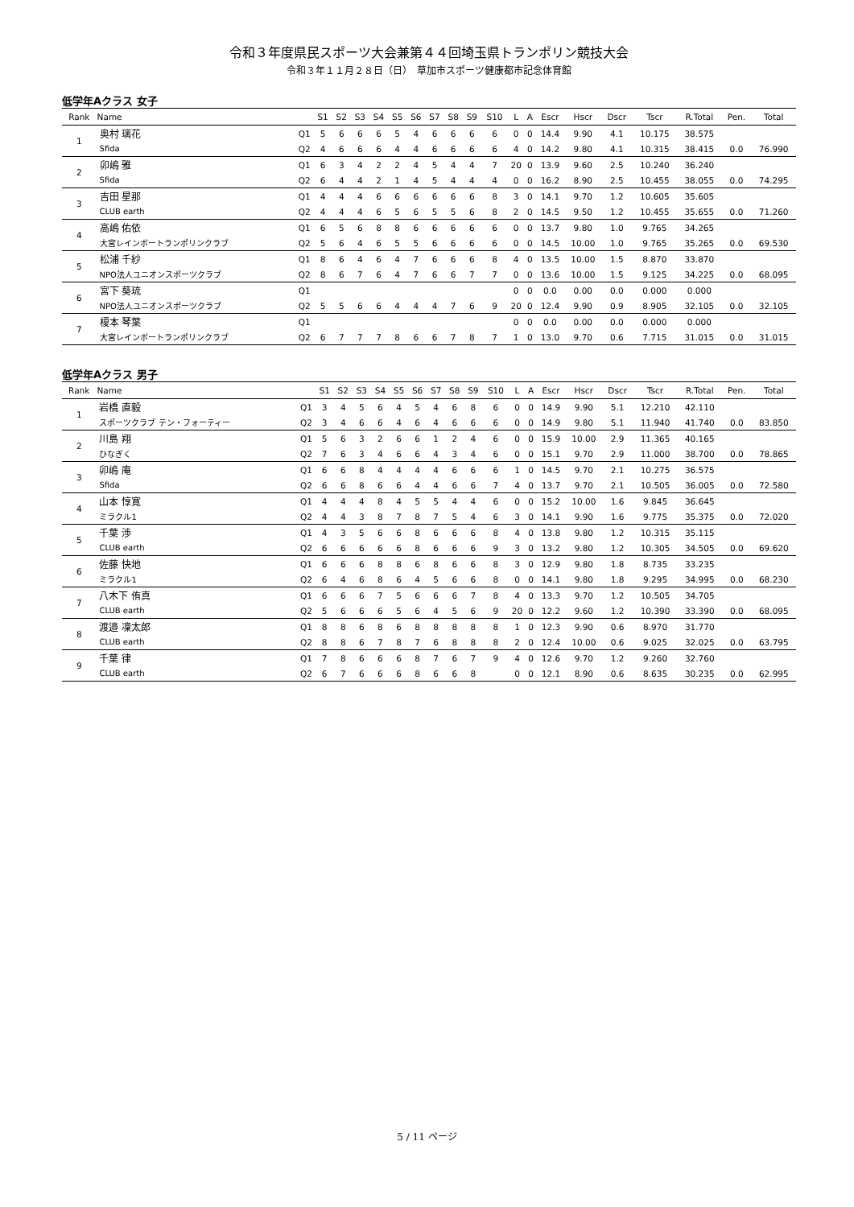令和３年度県民スポーツ大会兼第４４回埼玉県トランポリン競技大会
令和３年１１月２８日（日）　草加市スポーツ健康都市記念体育館
低学年Aクラス 女子
| Rank | Name | | S1 | S2 | S3 | S4 | S5 | S6 | S7 | S8 | S9 | S10 | L | A | Escr | Hscr | Dscr | Tscr | R.Total | Pen. | Total |
| --- | --- | --- | --- | --- | --- | --- | --- | --- | --- | --- | --- | --- | --- | --- | --- | --- | --- | --- | --- | --- | --- |
| 1 | 奥村 璃花 | Q1 | 5 | 6 | 6 | 6 | 5 | 4 | 6 | 6 | 6 | 6 | 0 | 0 | 14.4 | 9.90 | 4.1 | 10.175 | 38.575 | | |
| | Sfida | Q2 | 4 | 6 | 6 | 6 | 4 | 4 | 6 | 6 | 6 | 6 | 4 | 0 | 14.2 | 9.80 | 4.1 | 10.315 | 38.415 | 0.0 | 76.990 |
| 2 | 卯嶋 雅 | Q1 | 6 | 3 | 4 | 2 | 2 | 4 | 5 | 4 | 4 | 7 | 20 | 0 | 13.9 | 9.60 | 2.5 | 10.240 | 36.240 | | |
| | Sfida | Q2 | 6 | 4 | 4 | 2 | 1 | 4 | 5 | 4 | 4 | 4 | 0 | 0 | 16.2 | 8.90 | 2.5 | 10.455 | 38.055 | 0.0 | 74.295 |
| 3 | 吉田 星那 | Q1 | 4 | 4 | 4 | 6 | 6 | 6 | 6 | 6 | 6 | 8 | 3 | 0 | 14.1 | 9.70 | 1.2 | 10.605 | 35.605 | | |
| | CLUB earth | Q2 | 4 | 4 | 4 | 6 | 5 | 6 | 5 | 5 | 6 | 8 | 2 | 0 | 14.5 | 9.50 | 1.2 | 10.455 | 35.655 | 0.0 | 71.260 |
| 4 | 高嶋 佑依 | Q1 | 6 | 5 | 6 | 8 | 8 | 6 | 6 | 6 | 6 | 6 | 0 | 0 | 13.7 | 9.80 | 1.0 | 9.765 | 34.265 | | |
| | 大宮レインボートランポリンクラブ | Q2 | 5 | 6 | 4 | 6 | 5 | 5 | 6 | 6 | 6 | 6 | 0 | 0 | 14.5 | 10.00 | 1.0 | 9.765 | 35.265 | 0.0 | 69.530 |
| 5 | 松浦 千紗 | Q1 | 8 | 6 | 4 | 6 | 4 | 7 | 6 | 6 | 6 | 8 | 4 | 0 | 13.5 | 10.00 | 1.5 | 8.870 | 33.870 | | |
| | NPO法人ユニオンスポーツクラブ | Q2 | 8 | 6 | 7 | 6 | 4 | 7 | 6 | 6 | 7 | 7 | 0 | 0 | 13.6 | 10.00 | 1.5 | 9.125 | 34.225 | 0.0 | 68.095 |
| 6 | 宮下 葵琉 | Q1 | | | | | | | | | | | 0 | 0 | 0.0 | 0.00 | 0.0 | 0.000 | 0.000 | | |
| | NPO法人ユニオンスポーツクラブ | Q2 | 5 | 5 | 6 | 6 | 4 | 4 | 4 | 7 | 6 | 9 | 20 | 0 | 12.4 | 9.90 | 0.9 | 8.905 | 32.105 | 0.0 | 32.105 |
| 7 | 榎本 琴葉 | Q1 | | | | | | | | | | | 0 | 0 | 0.0 | 0.00 | 0.0 | 0.000 | 0.000 | | |
| | 大宮レインボートランポリンクラブ | Q2 | 6 | 7 | 7 | 7 | 8 | 6 | 6 | 7 | 8 | 7 | 1 | 0 | 13.0 | 9.70 | 0.6 | 7.715 | 31.015 | 0.0 | 31.015 |
低学年Aクラス 男子
| Rank | Name | | S1 | S2 | S3 | S4 | S5 | S6 | S7 | S8 | S9 | S10 | L | A | Escr | Hscr | Dscr | Tscr | R.Total | Pen. | Total |
| --- | --- | --- | --- | --- | --- | --- | --- | --- | --- | --- | --- | --- | --- | --- | --- | --- | --- | --- | --- | --- | --- |
| 1 | 岩橋 直毅 | Q1 | 3 | 4 | 5 | 6 | 4 | 5 | 4 | 6 | 8 | 6 | 0 | 0 | 14.9 | 9.90 | 5.1 | 12.210 | 42.110 | | |
| | スポーツクラブ テン・フォーティー | Q2 | 3 | 4 | 6 | 6 | 4 | 6 | 4 | 6 | 6 | 6 | 0 | 0 | 14.9 | 9.80 | 5.1 | 11.940 | 41.740 | 0.0 | 83.850 |
| 2 | 川島 翔 | Q1 | 5 | 6 | 3 | 2 | 6 | 6 | 1 | 2 | 4 | 6 | 0 | 0 | 15.9 | 10.00 | 2.9 | 11.365 | 40.165 | | |
| | ひなぎく | Q2 | 7 | 6 | 3 | 4 | 6 | 6 | 4 | 3 | 4 | 6 | 0 | 0 | 15.1 | 9.70 | 2.9 | 11.000 | 38.700 | 0.0 | 78.865 |
| 3 | 卯嶋 庵 | Q1 | 6 | 6 | 8 | 4 | 4 | 4 | 4 | 6 | 6 | 6 | 1 | 0 | 14.5 | 9.70 | 2.1 | 10.275 | 36.575 | | |
| | Sfida | Q2 | 6 | 6 | 8 | 6 | 6 | 4 | 4 | 6 | 6 | 7 | 4 | 0 | 13.7 | 9.70 | 2.1 | 10.505 | 36.005 | 0.0 | 72.580 |
| 4 | 山本 惇寛 | Q1 | 4 | 4 | 4 | 8 | 4 | 5 | 5 | 4 | 4 | 6 | 0 | 0 | 15.2 | 10.00 | 1.6 | 9.845 | 36.645 | | |
| | ミラクル1 | Q2 | 4 | 4 | 3 | 8 | 7 | 8 | 7 | 5 | 4 | 6 | 3 | 0 | 14.1 | 9.90 | 1.6 | 9.775 | 35.375 | 0.0 | 72.020 |
| 5 | 千葉 渉 | Q1 | 4 | 3 | 5 | 6 | 6 | 8 | 6 | 6 | 6 | 8 | 4 | 0 | 13.8 | 9.80 | 1.2 | 10.315 | 35.115 | | |
| | CLUB earth | Q2 | 6 | 6 | 6 | 6 | 6 | 8 | 6 | 6 | 6 | 9 | 3 | 0 | 13.2 | 9.80 | 1.2 | 10.305 | 34.505 | 0.0 | 69.620 |
| 6 | 佐藤 快地 | Q1 | 6 | 6 | 6 | 8 | 8 | 6 | 8 | 6 | 6 | 8 | 3 | 0 | 12.9 | 9.80 | 1.8 | 8.735 | 33.235 | | |
| | ミラクル1 | Q2 | 6 | 4 | 6 | 8 | 6 | 4 | 5 | 6 | 6 | 8 | 0 | 0 | 14.1 | 9.80 | 1.8 | 9.295 | 34.995 | 0.0 | 68.230 |
| 7 | 八木下 侑真 | Q1 | 6 | 6 | 6 | 7 | 5 | 6 | 6 | 6 | 7 | 8 | 4 | 0 | 13.3 | 9.70 | 1.2 | 10.505 | 34.705 | | |
| | CLUB earth | Q2 | 5 | 6 | 6 | 6 | 5 | 6 | 4 | 5 | 6 | 9 | 20 | 0 | 12.2 | 9.60 | 1.2 | 10.390 | 33.390 | 0.0 | 68.095 |
| 8 | 渡邉 凜太郎 | Q1 | 8 | 8 | 6 | 8 | 6 | 8 | 8 | 8 | 8 | 8 | 1 | 0 | 12.3 | 9.90 | 0.6 | 8.970 | 31.770 | | |
| | CLUB earth | Q2 | 8 | 8 | 6 | 7 | 8 | 7 | 6 | 8 | 8 | 8 | 2 | 0 | 12.4 | 10.00 | 0.6 | 9.025 | 32.025 | 0.0 | 63.795 |
| 9 | 千葉 律 | Q1 | 7 | 8 | 6 | 6 | 6 | 8 | 7 | 6 | 7 | 9 | 4 | 0 | 12.6 | 9.70 | 1.2 | 9.260 | 32.760 | | |
| | CLUB earth | Q2 | 6 | 7 | 6 | 6 | 6 | 8 | 6 | 6 | 8 | | 0 | 0 | 12.1 | 8.90 | 0.6 | 8.635 | 30.235 | 0.0 | 62.995 |
5 / 11 ページ